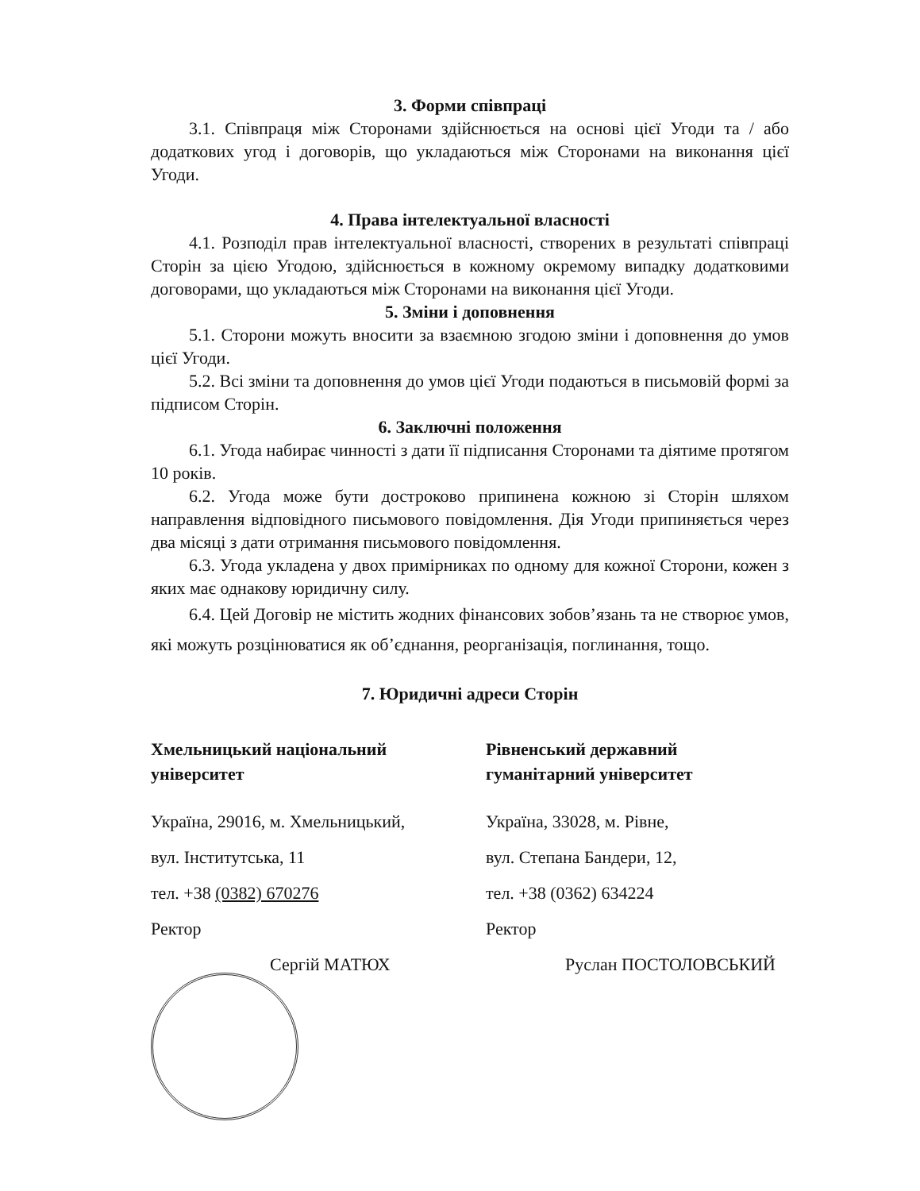3. Форми співпраці
3.1. Співпраця між Сторонами здійснюється на основі цієї Угоди та / або додаткових угод і договорів, що укладаються між Сторонами на виконання цієї Угоди.
4. Права інтелектуальної власності
4.1. Розподіл прав інтелектуальної власності, створених в результаті співпраці Сторін за цією Угодою, здійснюється в кожному окремому випадку додатковими договорами, що укладаються між Сторонами на виконання цієї Угоди.
5. Зміни і доповнення
5.1. Сторони можуть вносити за взаємною згодою зміни і доповнення до умов цієї Угоди.
5.2. Всі зміни та доповнення до умов цієї Угоди подаються в письмовій формі за підписом Сторін.
6. Заключні положення
6.1. Угода набирає чинності з дати її підписання Сторонами та діятиме протягом 10 років.
6.2. Угода може бути достроково припинена кожною зі Сторін шляхом направлення відповідного письмового повідомлення. Дія Угоди припиняється через два місяці з дати отримання письмового повідомлення.
6.3. Угода укладена у двох примірниках по одному для кожної Сторони, кожен з яких має однакову юридичну силу.
6.4. Цей Договір не містить жодних фінансових зобов’язань та не створює умов, які можуть розцінюватися як об’єднання, реорганізація, поглинання, тощо.
7. Юридичні адреси Сторін
Хмельницький національний університет
Україна, 29016, м. Хмельницький,
вул. Інститутська, 11
тел. +38 (0382) 670276
Ректор
Сергій МАТЮХ
Рівненський державний гуманітарний університет
Україна, 33028, м. Рівне,
вул. Степана Бандери, 12,
тел. +38 (0362) 634224
Ректор
Руслан ПОСТОЛОВСЬКИЙ